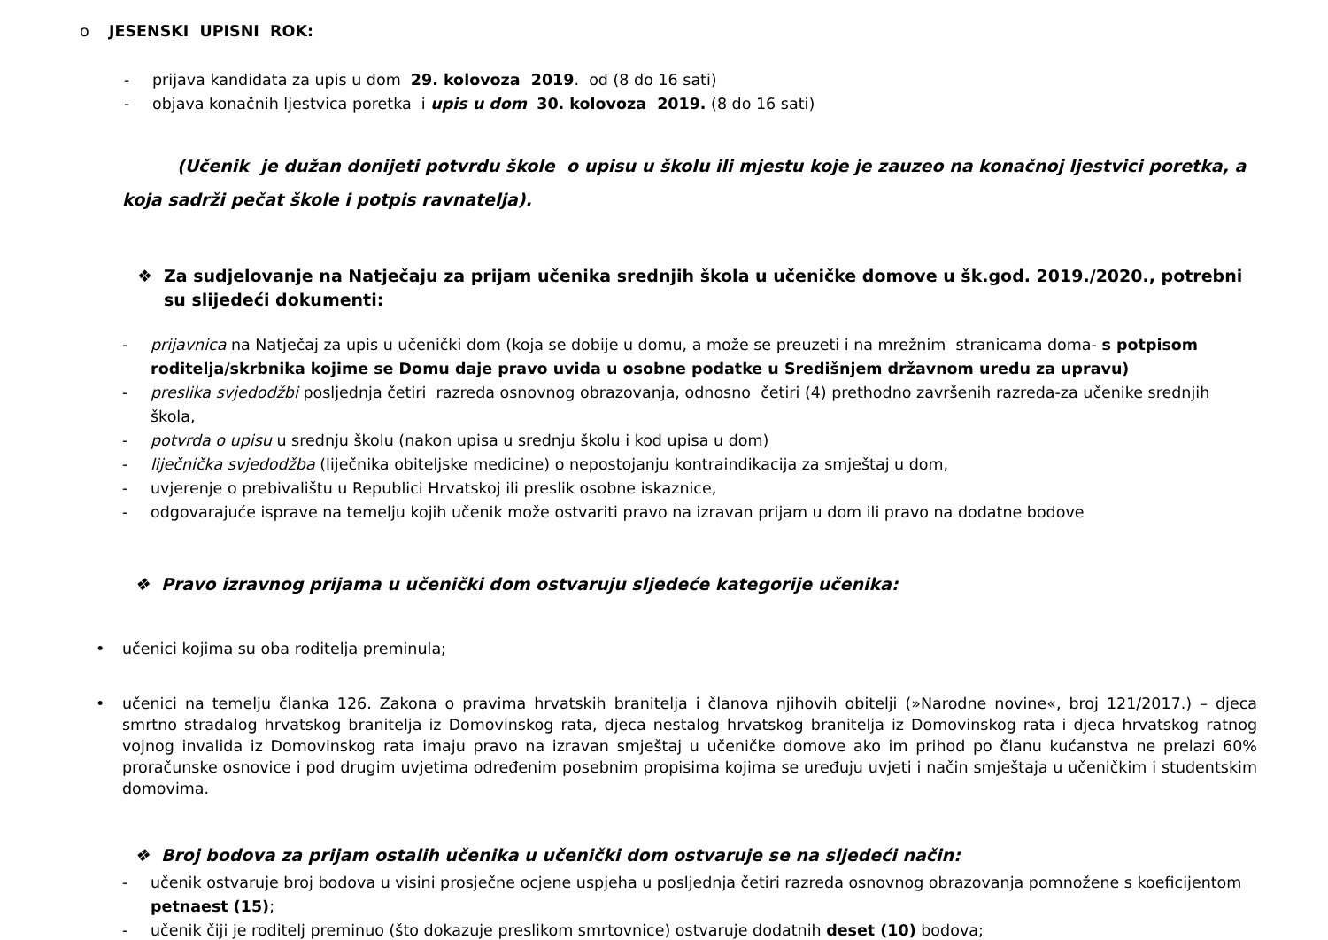o JESENSKI UPISNI ROK:
- prijava kandidata za upis u dom 29. kolovoza 2019. od (8 do 16 sati)
- objava konačnih ljestvica poretka i upis u dom 30. kolovoza 2019. (8 do 16 sati)
(Učenik je dužan donijeti potvrdu škole o upisu u školu ili mjestu koje je zauzeo na konačnoj ljestvici poretka, a koja sadrži pečat škole i potpis ravnatelja).
❖ Za sudjelovanje na Natječaju za prijam učenika srednjih škola u učeničke domove u šk.god. 2019./2020., potrebni su slijedeći dokumenti:
- prijavnica na Natječaj za upis u učenički dom (koja se dobije u domu, a može se preuzeti i na mrežnim stranicama doma- s potpisom roditelja/skrbnika kojime se Domu daje pravo uvida u osobne podatke u Središnjem državnom uredu za upravu)
- preslika svjedodžbi posljednja četiri razreda osnovnog obrazovanja, odnosno četiri (4) prethodno završenih razreda-za učenike srednjih škola,
- potvrda o upisu u srednju školu (nakon upisa u srednju školu i kod upisa u dom)
- liječnička svjedodžba (liječnika obiteljske medicine) o nepostojanju kontraindikacija za smještaj u dom,
- uvjerenje o prebivalištu u Republici Hrvatskoj ili preslik osobne iskaznice,
- odgovarajuće isprave na temelju kojih učenik može ostvariti pravo na izravan prijam u dom ili pravo na dodatne bodove
❖ Pravo izravnog prijama u učenički dom ostvaruju sljedeće kategorije učenika:
• učenici kojima su oba roditelja preminula;
• učenici na temelju članka 126. Zakona o pravima hrvatskih branitelja i članova njihovih obitelji (»Narodne novine«, broj 121/2017.) – djeca smrtno stradalog hrvatskog branitelja iz Domovinskog rata, djeca nestalog hrvatskog branitelja iz Domovinskog rata i djeca hrvatskog ratnog vojnog invalida iz Domovinskog rata imaju pravo na izravan smještaj u učeničke domove ako im prihod po članu kućanstva ne prelazi 60% proračunske osnovice i pod drugim uvjetima određenim posebnim propisima kojima se uređuju uvjeti i način smještaja u učeničkim i studentskim domovima.
❖ Broj bodova za prijam ostalih učenika u učenički dom ostvaruje se na sljedeći način:
- učenik ostvaruje broj bodova u visini prosječne ocjene uspjeha u posljednja četiri razreda osnovnog obrazovanja pomnožene s koeficijentom petnaest (15);
- učenik čiji je roditelj preminuo (što dokazuje preslikom smrtovnice) ostvaruje dodatnih deset (10) bodova;